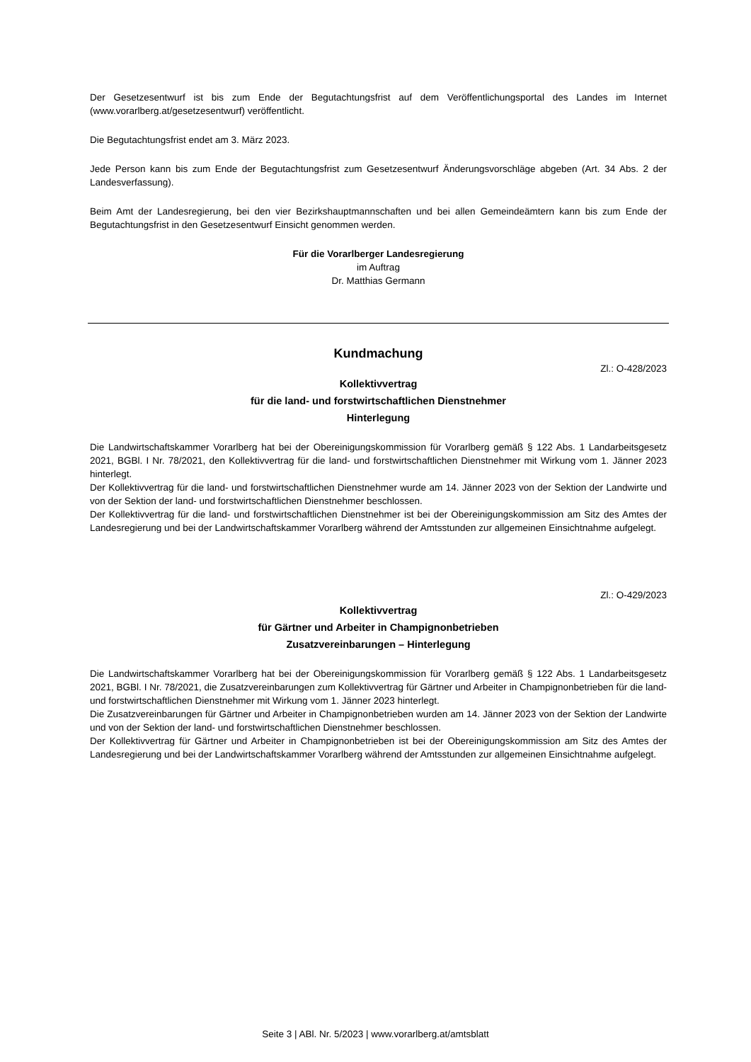Der Gesetzesentwurf ist bis zum Ende der Begutachtungsfrist auf dem Veröffentlichungsportal des Landes im Internet (www.vorarlberg.at/gesetzesentwurf) veröffentlicht.
Die Begutachtungsfrist endet am 3. März 2023.
Jede Person kann bis zum Ende der Begutachtungsfrist zum Gesetzesentwurf Änderungsvorschläge abgeben (Art. 34 Abs. 2 der Landesverfassung).
Beim Amt der Landesregierung, bei den vier Bezirkshauptmannschaften und bei allen Gemeindeämtern kann bis zum Ende der Begutachtungsfrist in den Gesetzesentwurf Einsicht genommen werden.
Für die Vorarlberger Landesregierung
im Auftrag
Dr. Matthias Germann
Kundmachung
Zl.: O-428/2023
Kollektivvertrag
für die land- und forstwirtschaftlichen Dienstnehmer
Hinterlegung
Die Landwirtschaftskammer Vorarlberg hat bei der Obereinigungskommission für Vorarlberg gemäß § 122 Abs. 1 Landarbeitsgesetz 2021, BGBl. I Nr. 78/2021, den Kollektivvertrag für die land- und forstwirtschaftlichen Dienstnehmer mit Wirkung vom 1. Jänner 2023 hinterlegt.
Der Kollektivvertrag für die land- und forstwirtschaftlichen Dienstnehmer wurde am 14. Jänner 2023 von der Sektion der Landwirte und von der Sektion der land- und forstwirtschaftlichen Dienstnehmer beschlossen.
Der Kollektivvertrag für die land- und forstwirtschaftlichen Dienstnehmer ist bei der Obereinigungskommission am Sitz des Amtes der Landesregierung und bei der Landwirtschaftskammer Vorarlberg während der Amtsstunden zur allgemeinen Einsichtnahme aufgelegt.
Zl.: O-429/2023
Kollektivvertrag
für Gärtner und Arbeiter in Champignonbetrieben
Zusatzvereinbarungen – Hinterlegung
Die Landwirtschaftskammer Vorarlberg hat bei der Obereinigungskommission für Vorarlberg gemäß § 122 Abs. 1 Landarbeitsgesetz 2021, BGBl. I Nr. 78/2021, die Zusatzvereinbarungen zum Kollektivvertrag für Gärtner und Arbeiter in Champignonbetrieben für die land- und forstwirtschaftlichen Dienstnehmer mit Wirkung vom 1. Jänner 2023 hinterlegt.
Die Zusatzvereinbarungen für Gärtner und Arbeiter in Champignonbetrieben wurden am 14. Jänner 2023 von der Sektion der Landwirte und von der Sektion der land- und forstwirtschaftlichen Dienstnehmer beschlossen.
Der Kollektivvertrag für Gärtner und Arbeiter in Champignonbetrieben ist bei der Obereinigungskommission am Sitz des Amtes der Landesregierung und bei der Landwirtschaftskammer Vorarlberg während der Amtsstunden zur allgemeinen Einsichtnahme aufgelegt.
Seite 3 | ABl. Nr. 5/2023 | www.vorarlberg.at/amtsblatt